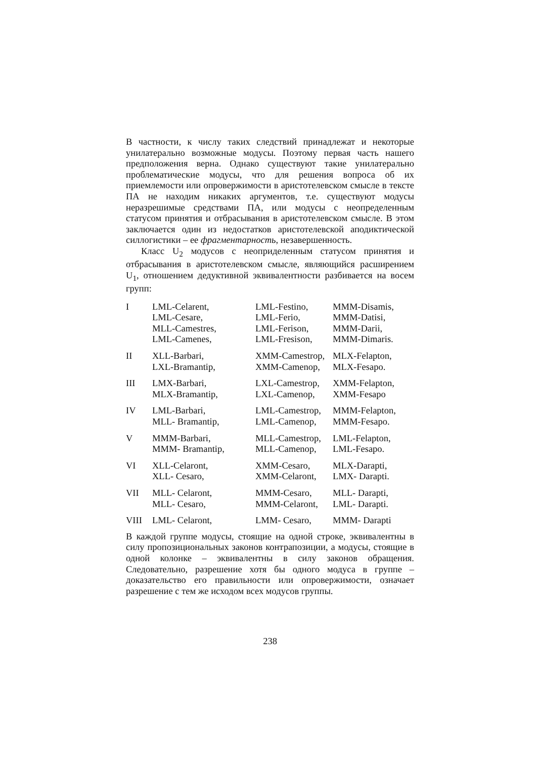В частности, к числу таких следствий принадлежат и некоторые унилатерально возможные модусы. Поэтому первая часть нашего предположения верна. Однако существуют такие унилатерально проблематические модусы, что для решения вопроса об их приемлемости или опровержимости в аристотелевском смысле в тексте ПА не находим никаких аргументов, т.е. существуют модусы неразрешимые средствами ПА, или модусы с неопределенным статусом принятия и отбрасывания в аристотелевском смысле. В этом заключается один из недостатков аристотелевской аподиктической силлогистики – ее фрагментарность, незавершенность.
Класс U<sub>2</sub> модусов с неоприделенным статусом принятия и отбрасывания в аристотелевском смысле, являющийся расширением U<sub>1</sub>, отношением дедуктивной эквивалентности разбивается на восем групп:
| I | LML-Celarent, LML-Cesare, MLL-Camestres, LML-Camenes, | LML-Festino, LML-Ferio, LML-Ferison, LML-Fresison, | MMM-Disamis, MMM-Datisi, MMM-Darii, MMM-Dimaris. |
| II | XLL-Barbari, LXL-Bramantip, | XMM-Camestrop, XMM-Camenop, | MLX-Felapton, MLX-Fesapo. |
| III | LMX-Barbari, MLX-Bramantip, | LXL-Camestrop, LXL-Camenop, | XMM-Felapton, XMM-Fesapo |
| IV | LML-Barbari, MLL- Bramantip, | LML-Camestrop, LML-Camenop, | MMM-Felapton, MMM-Fesapo. |
| V | MMM-Barbari, MMM- Bramantip, | MLL-Camestrop, MLL-Camenop, | LML-Felapton, LML-Fesapo. |
| VI | XLL-Celaront, XLL- Cesaro, | XMM-Cesaro, XMM-Celaront, | MLX-Darapti, LMX- Darapti. |
| VII | MLL- Celaront, MLL- Cesaro, | MMM-Cesaro, MMM-Celaront, | MLL- Darapti, LML- Darapti. |
| VIII | LML- Celaront, | LMM- Cesaro, | MMM- Darapti |
В каждой группе модусы, стоящие на одной строке, эквивалентны в силу пропозициональных законов контрапозиции, а модусы, стоящие в одной колонке – эквивалентны в силу законов обращения. Следовательно, разрешение хотя бы одного модуса в группе – доказательство его правильности или опровержимости, означает разрешение с тем же исходом всех модусов группы.
238